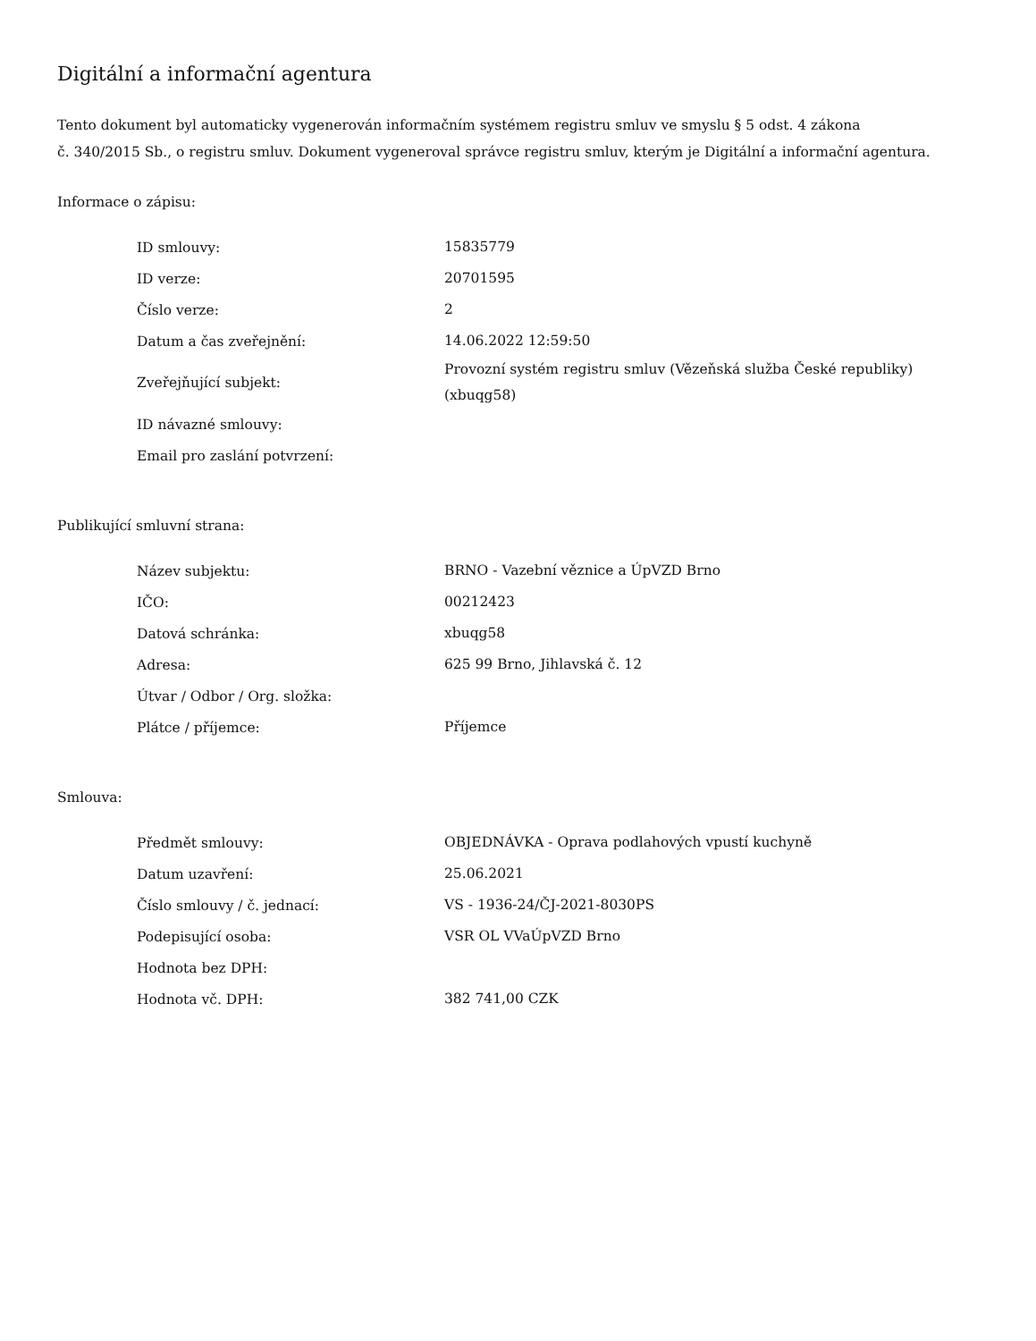Digitální a informační agentura
Tento dokument byl automaticky vygenerován informačním systémem registru smluv ve smyslu § 5 odst. 4 zákona
č. 340/2015 Sb., o registru smluv. Dokument vygeneroval správce registru smluv, kterým je Digitální a informační agentura.
Informace o zápisu:
| ID smlouvy: | 15835779 |
| ID verze: | 20701595 |
| Číslo verze: | 2 |
| Datum a čas zveřejnění: | 14.06.2022 12:59:50 |
| Zveřejňující subjekt: | Provozní systém registru smluv (Vězeňská služba České republiky) (xbuqg58) |
| ID návazné smlouvy: | |
| Email pro zaslání potvrzení: | |
Publikující smluvní strana:
| Název subjektu: | BRNO - Vazební věznice a ÚpVZD Brno |
| IČO: | 00212423 |
| Datová schránka: | xbuqg58 |
| Adresa: | 625 99 Brno, Jihlavská č. 12 |
| Útvar / Odbor / Org. složka: | |
| Plátce / příjemce: | Příjemce |
Smlouva:
| Předmět smlouvy: | OBJEDNÁVKA - Oprava podlahových vpustí kuchyně |
| Datum uzavření: | 25.06.2021 |
| Číslo smlouvy / č. jednací: | VS - 1936-24/ČJ-2021-8030PS |
| Podepisující osoba: | VSR OL VVaÚpVZD Brno |
| Hodnota bez DPH: | |
| Hodnota vč. DPH: | 382 741,00 CZK |